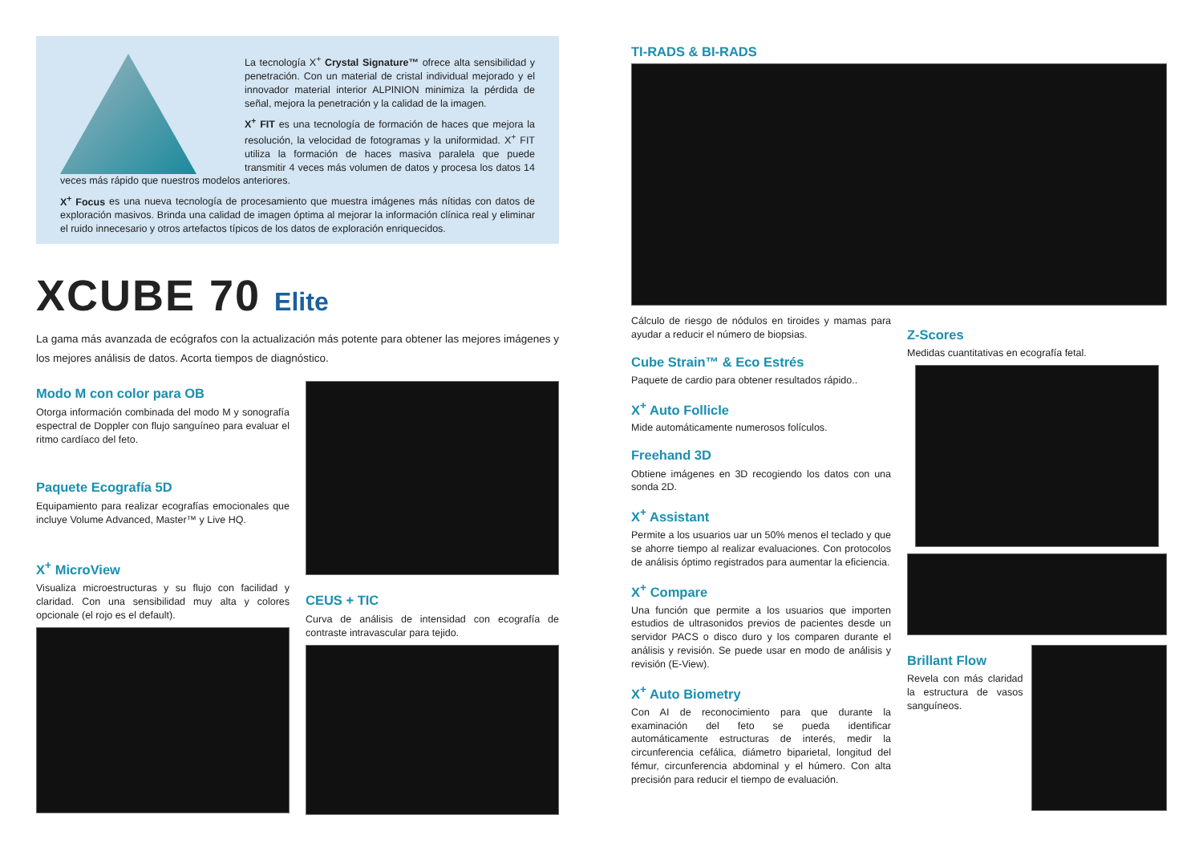La tecnología X<sup>+</sup> Crystal Signature™ ofrece alta sensibilidad y penetración. Con un material de cristal individual mejorado y el innovador material interior ALPINION minimiza la pérdida de señal, mejora la penetración y la calidad de la imagen.
X<sup>+</sup> FIT es una tecnología de formación de haces que mejora la resolución, la velocidad de fotogramas y la uniformidad. X<sup>+</sup> FIT utiliza la formación de haces masiva paralela que puede transmitir 4 veces más volumen de datos y procesa los datos 14 veces más rápido que nuestros modelos anteriores.
X<sup>+</sup> Focus es una nueva tecnología de procesamiento que muestra imágenes más nítidas con datos de exploración masivos. Brinda una calidad de imagen óptima al mejorar la información clínica real y eliminar el ruido innecesario y otros artefactos típicos de los datos de exploración enriquecidos.
XCUBE 70 Elite
La gama más avanzada de ecógrafos con la actualización más potente para obtener las mejores imágenes y los mejores análisis de datos. Acorta tiempos de diagnóstico.
Modo M con color para OB
Otorga información combinada del modo M y sonografía espectral de Doppler con flujo sanguíneo para evaluar el ritmo cardíaco del feto.
Paquete Ecografía 5D
Equipamiento para realizar ecografías emocionales que incluye Volume Advanced, Master™ y Live HQ.
X<sup>+</sup> MicroView
Visualiza microestructuras y su flujo con facilidad y claridad. Con una sensibilidad muy alta y colores opcionale (el rojo es el default).
CEUS + TIC
Curva de análisis de intensidad con ecografía de contraste intravascular para tejido.
TI-RADS & BI-RADS
Cálculo de riesgo de nódulos en tiroides y mamas para ayudar a reducir el número de biopsias.
Cube Strain™ & Eco Estrés
Paquete de cardio para obtener resultados rápido..
X<sup>+</sup> Auto Follicle
Mide automáticamente numerosos folículos.
Freehand 3D
Obtiene imágenes en 3D recogiendo los datos con una sonda 2D.
X<sup>+</sup> Assistant
Permite a los usuarios uar un 50% menos el teclado y que se ahorre tiempo al realizar evaluaciones. Con protocolos de análisis óptimo registrados para aumentar la eficiencia.
X<sup>+</sup> Compare
Una función que permite a los usuarios que importen estudios de ultrasonidos previos de pacientes desde un servidor PACS o disco duro y los comparen durante el análisis y revisión. Se puede usar en modo de análisis y revisión (E-View).
X<sup>+</sup> Auto Biometry
Con AI de reconocimiento para que durante la examinación del feto se pueda identificar automáticamente estructuras de interés, medir la circunferencia cefálica, diámetro biparietal, longitud del fémur, circunferencia abdominal y el húmero. Con alta precisión para reducir el tiempo de evaluación.
Z-Scores
Medidas cuantitativas en ecografía fetal.
Brillant Flow
Revela con más claridad la estructura de vasos sanguíneos.